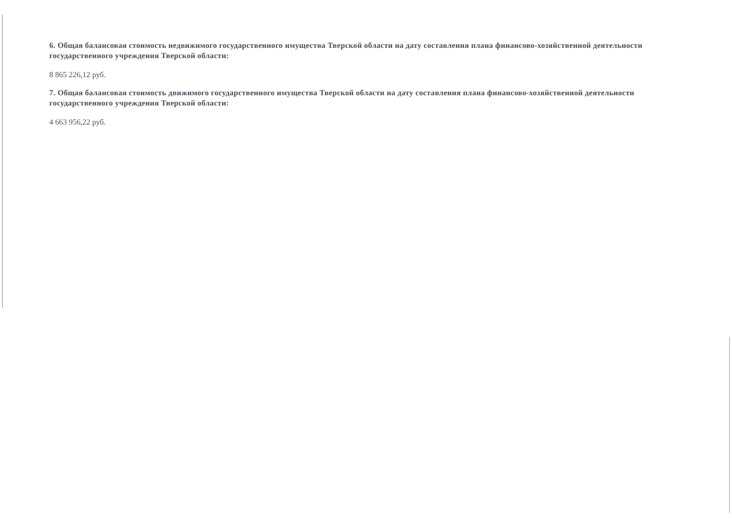6. Общая балансовая стоимость недвижимого государственного имущества Тверской области на дату составления плана финансово-хозяйственной деятельности государственного учреждения Тверской области:
8 865 226,12 руб.
7. Общая балансовая стоимость движимого государственного имущества Тверской области на дату составления плана финансово-хозяйственной деятельности государственного учреждения Тверской области:
4 663 956,22 руб.